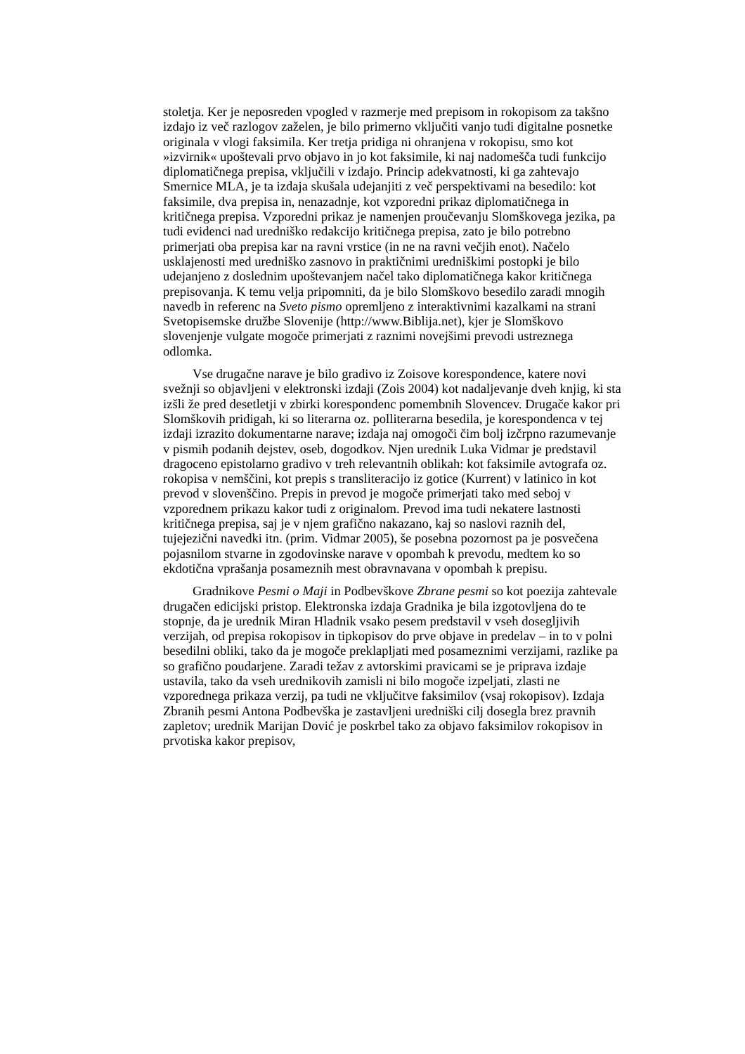stoletja. Ker je neposreden vpogled v razmerje med prepisom in rokopisom za takšno izdajo iz več razlogov zaželen, je bilo primerno vključiti vanjo tudi digitalne posnetke originala v vlogi faksimila. Ker tretja pridiga ni ohranjena v rokopisu, smo kot »izvirnik« upoštevali prvo objavo in jo kot faksimile, ki naj nadomešča tudi funkcijo diplomatičnega prepisa, vključili v izdajo. Princip adekvatnosti, ki ga zahtevajo Smernice MLA, je ta izdaja skušala udejanjiti z več perspektivami na besedilo: kot faksimile, dva prepisa in, nenazadnje, kot vzporedni prikaz diplomatičnega in kritičnega prepisa. Vzporedni prikaz je namenjen proučevanju Slomškovega jezika, pa tudi evidenci nad uredniško redakcijo kritičnega prepisa, zato je bilo potrebno primerjati oba prepisa kar na ravni vrstice (in ne na ravni večjih enot). Načelo usklajenosti med uredniško zasnovo in praktičnimi uredniškimi postopki je bilo udejanjeno z doslednim upoštevanjem načel tako diplomatičnega kakor kritičnega prepisovanja. K temu velja pripomniti, da je bilo Slomškovo besedilo zaradi mnogih navedb in referenc na Sveto pismo opremljeno z interaktivnimi kazalkami na strani Svetopisemske družbe Slovenije (http://www.Biblija.net), kjer je Slomškovo slovenjenje vulgate mogoče primerjati z raznimi novejšimi prevodi ustreznega odlomka.
Vse drugačne narave je bilo gradivo iz Zoisove korespondence, katere novi svežnji so objavljeni v elektronski izdaji (Zois 2004) kot nadaljevanje dveh knjig, ki sta izšli že pred desetletji v zbirki korespondenc pomembnih Slovencev. Drugače kakor pri Slomškovih pridigah, ki so literarna oz. polliterarna besedila, je korespondenca v tej izdaji izrazito dokumentarne narave; izdaja naj omogoči čim bolj izčrpno razumevanje v pismih podanih dejstev, oseb, dogodkov. Njen urednik Luka Vidmar je predstavil dragoceno epistolarno gradivo v treh relevantnih oblikah: kot faksimile avtografa oz. rokopisa v nemščini, kot prepis s transliteracijo iz gotice (Kurrent) v latinico in kot prevod v slovenščino. Prepis in prevod je mogoče primerjati tako med seboj v vzporednem prikazu kakor tudi z originalom. Prevod ima tudi nekatere lastnosti kritičnega prepisa, saj je v njem grafično nakazano, kaj so naslovi raznih del, tujejezični navedki itn. (prim. Vidmar 2005), še posebna pozornost pa je posvečena pojasnilom stvarne in zgodovinske narave v opombah k prevodu, medtem ko so ekdotična vprašanja posameznih mest obravnavana v opombah k prepisu.
Gradnikove Pesmi o Maji in Podbevškove Zbrane pesmi so kot poezija zahtevale drugačen edicijski pristop. Elektronska izdaja Gradnika je bila izgotovljena do te stopnje, da je urednik Miran Hladnik vsako pesem predstavil v vseh dosegljivih verzijah, od prepisa rokopisov in tipkopisov do prve objave in predelav – in to v polni besedilni obliki, tako da je mogoče preklapljati med posameznimi verzijami, razlike pa so grafično poudarjene. Zaradi težav z avtorskimi pravicami se je priprava izdaje ustavila, tako da vseh urednikovih zamisli ni bilo mogoče izpeljati, zlasti ne vzporednega prikaza verzij, pa tudi ne vključitve faksimilov (vsaj rokopisov). Izdaja Zbranih pesmi Antona Podbevška je zastavljeni uredniški cilj dosegla brez pravnih zapletov; urednik Marijan Dović je poskrbel tako za objavo faksimilov rokopisov in prvotiska kakor prepisov,